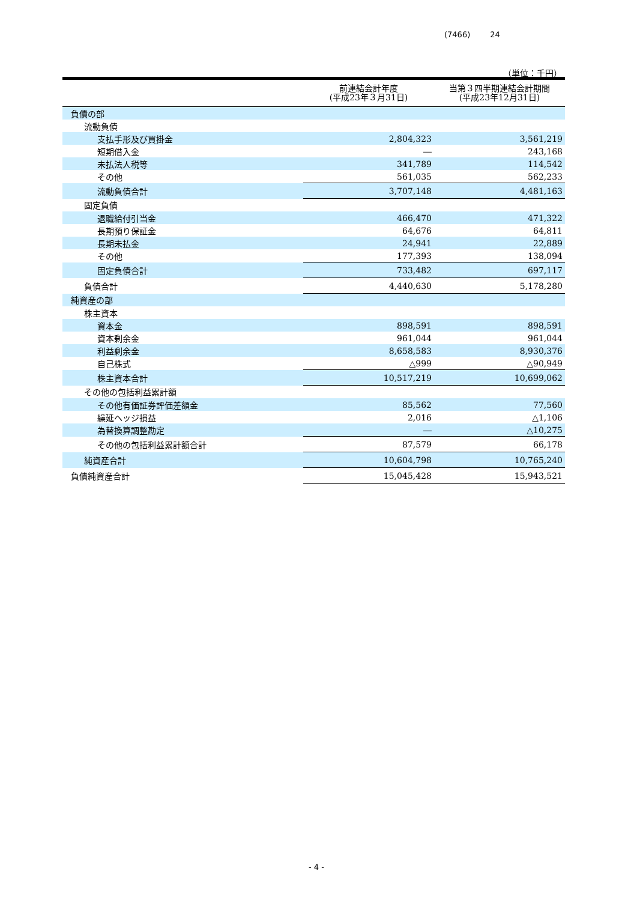(7466) 24
（単位：千円）
| | 前連結会計年度 (平成23年３月31日) | 当第３四半期連結会計期間 (平成23年12月31日) |
| --- | --- | --- |
| 負債の部 | | |
| 流動負債 | | |
| 支払手形及び買掛金 | 2,804,323 | 3,561,219 |
| 短期借入金 | ― | 243,168 |
| 未払法人税等 | 341,789 | 114,542 |
| その他 | 561,035 | 562,233 |
| 流動負債合計 | 3,707,148 | 4,481,163 |
| 固定負債 | | |
| 退職給付引当金 | 466,470 | 471,322 |
| 長期預り保証金 | 64,676 | 64,811 |
| 長期未払金 | 24,941 | 22,889 |
| その他 | 177,393 | 138,094 |
| 固定負債合計 | 733,482 | 697,117 |
| 負債合計 | 4,440,630 | 5,178,280 |
| 純資産の部 | | |
| 株主資本 | | |
| 資本金 | 898,591 | 898,591 |
| 資本剰余金 | 961,044 | 961,044 |
| 利益剰余金 | 8,658,583 | 8,930,376 |
| 自己株式 | △999 | △90,949 |
| 株主資本合計 | 10,517,219 | 10,699,062 |
| その他の包括利益累計額 | | |
| その他有価証券評価差額金 | 85,562 | 77,560 |
| 繰延ヘッジ損益 | 2,016 | △1,106 |
| 為替換算調整勘定 | ― | △10,275 |
| その他の包括利益累計額合計 | 87,579 | 66,178 |
| 純資産合計 | 10,604,798 | 10,765,240 |
| 負債純資産合計 | 15,045,428 | 15,943,521 |
- 4 -